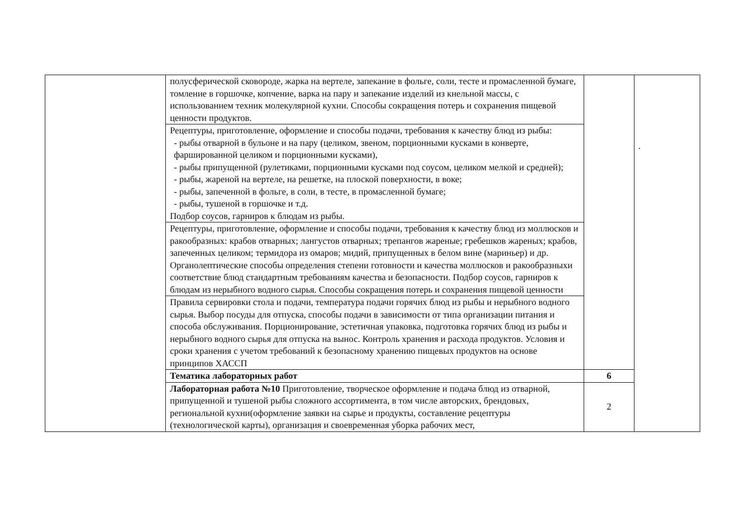| | полусферической сковороде, жарка на вертеле, запекание в фольге, соли, тесте и промасленной бумаге, томление в горшочке, копчение, варка на пару и запекание изделий из кнельной массы, с использованием техник молекулярной кухни. Способы сокращения потерь и сохранения пищевой ценности продуктов. | | . |
| | Рецептуры, приготовление, оформление и способы подачи, требования к качеству блюд из рыбы: - рыбы отварной в бульоне и на пару (целиком, звеном, порционными кусками в конверте, фаршированной целиком и порционными кусками), - рыбы припущенной (рулетиками, порционными кусками под соусом, целиком мелкой и средней); - рыбы, жареной на вертеле, на решетке, на плоской поверхности, в воке; - рыбы, запеченной в фольге, в соли, в тесте, в промасленной бумаге; - рыбы, тушеной в горшочке и т.д. Подбор соусов, гарниров к блюдам из рыбы. | | |
| | Рецептуры, приготовление, оформление и способы подачи, требования к качеству блюд из моллюсков и ракообразных: крабов отварных; лангустов отварных; трепангов жареные; гребешков жареных; крабов, запеченных целиком; термидора из омаров; мидий, припущенных в белом вине (мариньер) и др. Органолептические способы определения степени готовности и качества моллюсков и ракообразныхи соответствие блюд стандартным требованиям качества и безопасности. Подбор соусов, гарниров к блюдам из нерыбного водного сырья. Способы сокращения потерь и сохранения пищевой ценности | | |
| | Правила сервировки стола и подачи, температура подачи горячих блюд из рыбы и нерыбного водного сырья. Выбор посуды для отпуска, способы подачи в зависимости от типа организации питания и способа обслуживания. Порционирование, эстетичная упаковка, подготовка горячих блюд из рыбы и нерыбного водного сырья для отпуска на вынос. Контроль хранения и расхода продуктов. Условия и сроки хранения с учетом требований к безопасному хранению пищевых продуктов на основе принципов ХАССП | | |
| | Тематика лабораторных работ | 6 | |
| | Лабораторная работа №10 Приготовление, творческое оформление и подача блюд из отварной, припущенной и тушеной рыбы сложного ассортимента, в том числе авторских, брендовых, региональной кухни(оформление заявки на сырье и продукты, составление рецептуры (технологической карты), организация и своевременная уборка рабочих мест, | 2 | |